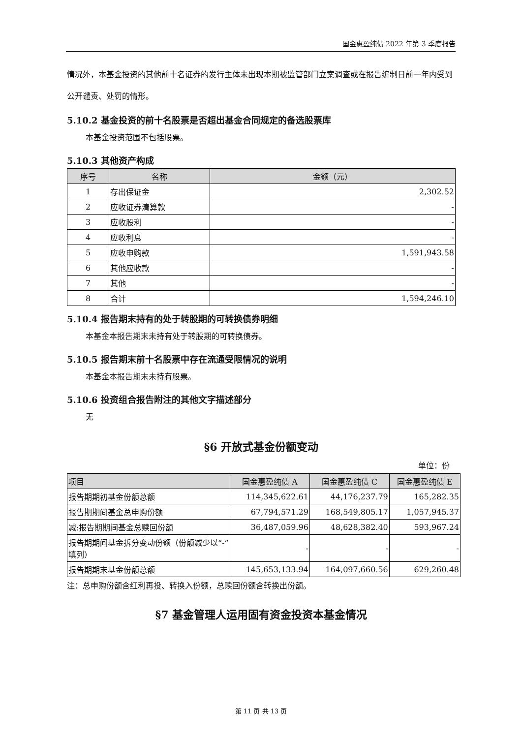国金惠盈纯债 2022 年第 3 季度报告
情况外，本基金投资的其他前十名证券的发行主体未出现本期被监管部门立案调查或在报告编制日前一年内受到公开谴责、处罚的情形。
5.10.2 基金投资的前十名股票是否超出基金合同规定的备选股票库
本基金投资范围不包括股票。
5.10.3 其他资产构成
| 序号 | 名称 | 金额（元） |
| --- | --- | --- |
| 1 | 存出保证金 | 2,302.52 |
| 2 | 应收证券清算款 | - |
| 3 | 应收股利 | - |
| 4 | 应收利息 | - |
| 5 | 应收申购款 | 1,591,943.58 |
| 6 | 其他应收款 | - |
| 7 | 其他 | - |
| 8 | 合计 | 1,594,246.10 |
5.10.4 报告期末持有的处于转股期的可转换债券明细
本基金本报告期末未持有处于转股期的可转换债券。
5.10.5 报告期末前十名股票中存在流通受限情况的说明
本基金本报告期末未持有股票。
5.10.6 投资组合报告附注的其他文字描述部分
无
§6 开放式基金份额变动
单位：份
| 项目 | 国金惠盈纯债 A | 国金惠盈纯债 C | 国金惠盈纯债 E |
| --- | --- | --- | --- |
| 报告期期初基金份额总额 | 114,345,622.61 | 44,176,237.79 | 165,282.35 |
| 报告期期间基金总申购份额 | 67,794,571.29 | 168,549,805.17 | 1,057,945.37 |
| 减:报告期期间基金总赎回份额 | 36,487,059.96 | 48,628,382.40 | 593,967.24 |
| 报告期期间基金拆分变动份额（份额减少以“-”填列） | - | - | - |
| 报告期期末基金份额总额 | 145,653,133.94 | 164,097,660.56 | 629,260.48 |
注：总申购份额含红利再投、转换入份额，总赎回份额含转换出份额。
§7 基金管理人运用固有资金投资本基金情况
第 11 页 共 13 页